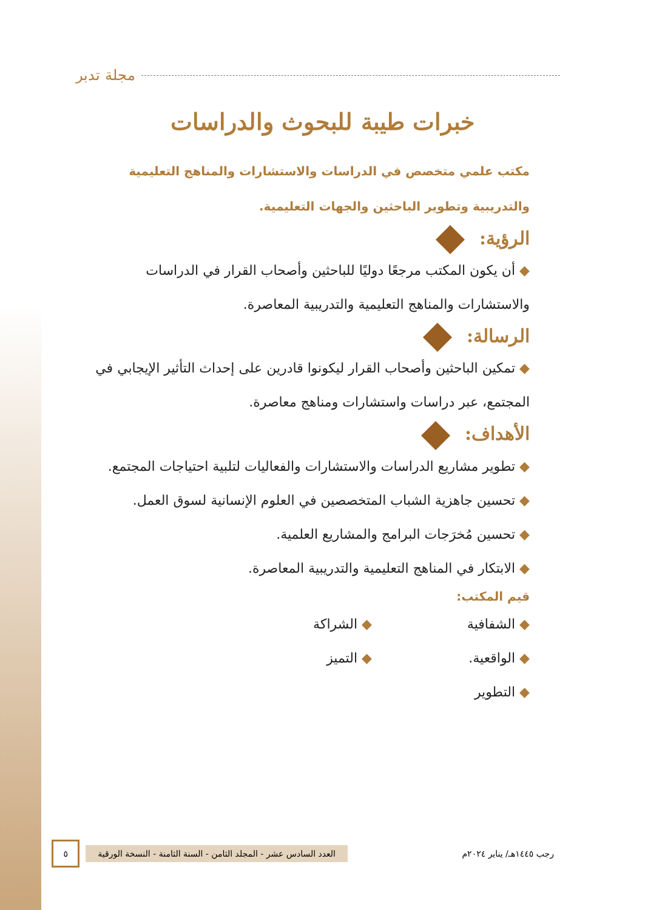مجلة تدبر
خبرات طيبة للبحوث والدراسات
مكتب علمي متخصص في الدراسات والاستشارات والمناهج التعليمية والتدريبية وتطوير الباحثين والجهات التعليمية.
الرؤية:
◆ أن يكون المكتب مرجعًا دوليًا للباحثين وأصحاب القرار في الدراسات والاستشارات والمناهج التعليمية والتدريبية المعاصرة.
الرسالة:
◆ تمكين الباحثين وأصحاب القرار ليكونوا قادرين على إحداث التأثير الإيجابي في المجتمع، عبر دراسات واستشارات ومناهج معاصرة.
الأهداف:
◆ تطوير مشاريع الدراسات والاستشارات والفعاليات لتلبية احتياجات المجتمع.
◆ تحسين جاهزية الشباب المتخصصين في العلوم الإنسانية لسوق العمل.
◆ تحسين مُخرَجات البرامج والمشاريع العلمية.
◆ الابتكار في المناهج التعليمية والتدريبية المعاصرة.
قيم المكتب:
◆ الشفافية
◆ الشراكة
◆ الواقعية.
◆ التميز
◆ التطوير
رجب ١٤٤٥هـ/ يناير ٢٠٢٤م
العدد السادس عشر - المجلد الثامن - السنة الثامنة - النسخة الورقية
٥